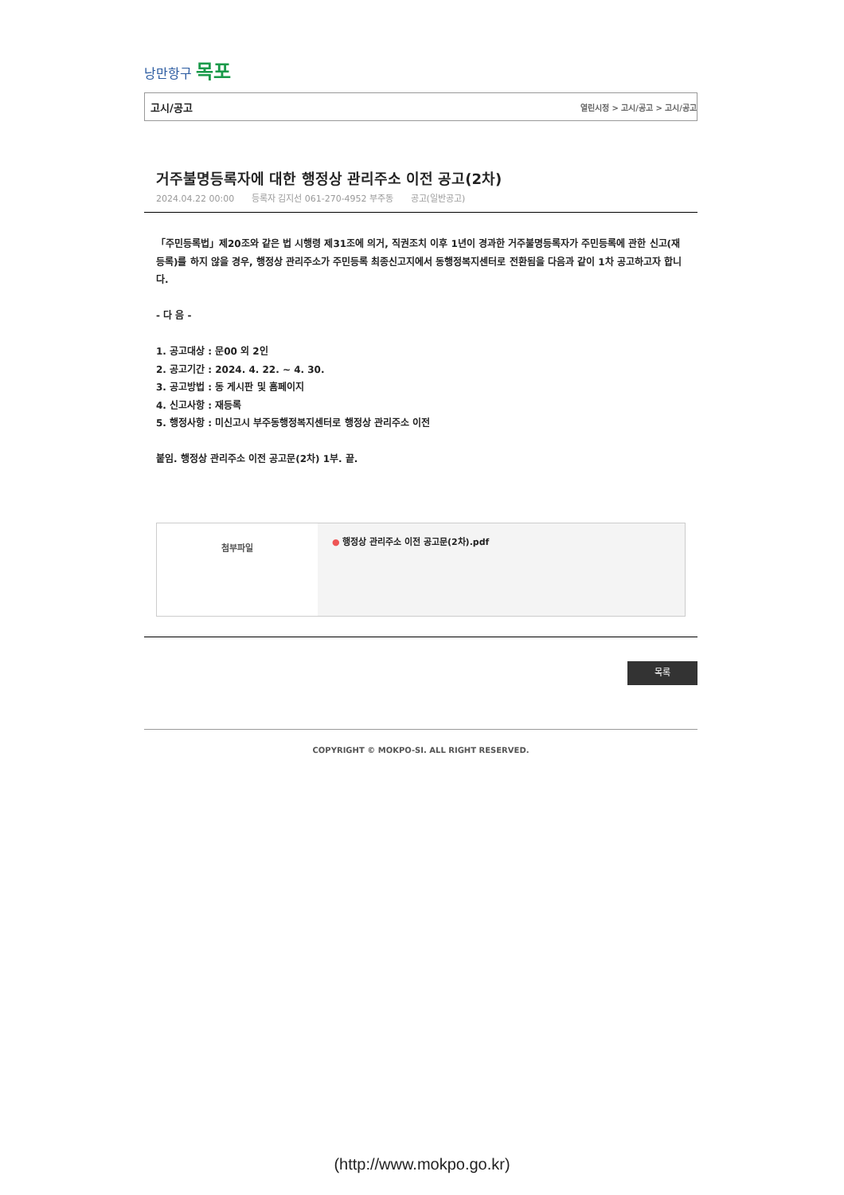낭만항구 목포
고시/공고 열린시정 > 고시/공고 > 고시/공고
거주불명등록자에 대한 행정상 관리주소 이전 공고(2차)
2024.04.22 00:00 등록자 김지선 061-270-4952 부주동 공고(일반공고)
「주민등록법」제20조와 같은 법 시행령 제31조에 의거, 직권조치 이후 1년이 경과한 거주불명등록자가 주민등록에 관한 신고(재등록)를 하지 않을 경우, 행정상 관리주소가 주민등록 최종신고지에서 동행정복지센터로 전환됨을 다음과 같이 1차 공고하고자 합니다.
- 다 음 -
1. 공고대상 : 문00 외 2인
2. 공고기간 : 2024. 4. 22. ~ 4. 30.
3. 공고방법 : 동 게시판 및 홈페이지
4. 신고사항 : 재등록
5. 행정사항 : 미신고시 부주동행정복지센터로 행정상 관리주소 이전
붙임. 행정상 관리주소 이전 공고문(2차) 1부. 끝.
| 첨부파일 | ● 행정상 관리주소 이전 공고문(2차).pdf |
목록
COPYRIGHT © MOKPO-SI. ALL RIGHT RESERVED.
(http://www.mokpo.go.kr)